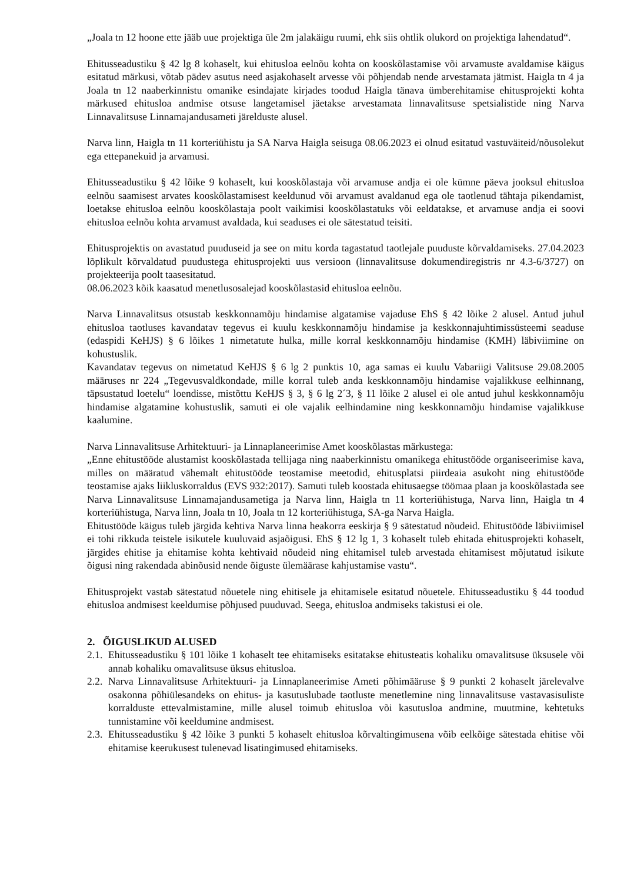„Joala tn 12 hoone ette jääb uue projektiga üle 2m jalakäigu ruumi, ehk siis ohtlik olukord on projektiga lahendatud“.
Ehitusseadustiku § 42 lg 8 kohaselt, kui ehitusloa eelnõu kohta on kooskõlastamise või arvamuste avaldamise käigus esitatud märkusi, võtab pädev asutus need asjakohaselt arvesse või põhjendab nende arvestamata jätmist. Haigla tn 4 ja Joala tn 12 naaberkinnistu omanike esindajate kirjades toodud Haigla tänava ümberehitamise ehitusprojekti kohta märkused ehitusloa andmise otsuse langetamisel jäetakse arvestamata linnavalitsuse spetsialistide ning Narva Linnavalitsuse Linnamajandusameti järelduste alusel.
Narva linn, Haigla tn 11 korteriühistu ja SA Narva Haigla seisuga 08.06.2023 ei olnud esitatud vastuväiteid/nõusolekut ega ettepanekuid ja arvamusi.
Ehitusseadustiku § 42 lõike 9 kohaselt, kui kooskõlastaja või arvamuse andja ei ole kümne päeva jooksul ehitusloa eelnõu saamisest arvates kooskõlastamisest keeldunud või arvamust avaldanud ega ole taotlenud tähtaja pikendamist, loetakse ehitusloa eelnõu kooskõlastaja poolt vaikimisi kooskõlastatuks või eeldatakse, et arvamuse andja ei soovi ehitusloa eelnõu kohta arvamust avaldada, kui seaduses ei ole sätestatud teisiti.
Ehitusprojektis on avastatud puuduseid ja see on mitu korda tagastatud taotlejale puuduste kõrvaldamiseks. 27.04.2023 lõplikult kõrvaldatud puudustega ehitusprojekti uus versioon (linnavalitsuse dokumendiregistris nr 4.3-6/3727) on projekteerija poolt taasesitatud.
08.06.2023 kõik kaasatud menetlusosalejad kooskõlastasid ehitusloa eelnõu.
Narva Linnavalitsus otsustab keskkonnamõju hindamise algatamise vajaduse EhS § 42 lõike 2 alusel. Antud juhul ehitusloa taotluses kavandatav tegevus ei kuulu keskkonnamõju hindamise ja keskkonnajuhtimissüsteemi seaduse (edaspidi KeHJS) § 6 lõikes 1 nimetatute hulka, mille korral keskkonnamõju hindamise (KMH) läbiviimine on kohustuslik.
Kavandatav tegevus on nimetatud KeHJS § 6 lg 2 punktis 10, aga samas ei kuulu Vabariigi Valitsuse 29.08.2005 määruses nr 224 „Tegevusvaldkondade, mille korral tuleb anda keskkonnamõju hindamise vajalikkuse eelhinnang, täpsustatud loetelu“ loendisse, mistõttu KeHJS § 3, § 6 lg 2´3, § 11 lõike 2 alusel ei ole antud juhul keskkonnamõju hindamise algatamine kohustuslik, samuti ei ole vajalik eelhindamine ning keskkonnamõju hindamise vajalikkuse kaalumine.
Narva Linnavalitsuse Arhitektuuri- ja Linnaplaneerimise Amet kooskõlastas märkustega:
„Enne ehitustööde alustamist kooskõlastada tellijaga ning naaberkinnistu omanikega ehitustööde organiseerimise kava, milles on määratud vähemalt ehitustööde teostamise meetodid, ehitusplatsi piirdeaia asukoht ning ehitustööde teostamise ajaks liikluskorraldus (EVS 932:2017). Samuti tuleb koostada ehitusaegse töömaa plaan ja kooskõlastada see Narva Linnavalitsuse Linnamajandusametiga ja Narva linn, Haigla tn 11 korteriühistuga, Narva linn, Haigla tn 4 korteriühistuga, Narva linn, Joala tn 10, Joala tn 12 korteriühistuga, SA-ga Narva Haigla.
Ehitustööde käigus tuleb järgida kehtiva Narva linna heakorra eeskirja § 9 sätestatud nõudeid. Ehitustööde läbiviimisel ei tohi rikkuda teistele isikutele kuuluvaid asjaõigusi. EhS § 12 lg 1, 3 kohaselt tuleb ehitada ehitusprojekti kohaselt, järgides ehitise ja ehitamise kohta kehtivaid nõudeid ning ehitamisel tuleb arvestada ehitamisest mõjutatud isikute õigusi ning rakendada abinõusid nende õiguste ülemäärase kahjustamise vastu“.
Ehitusprojekt vastab sätestatud nõuetele ning ehitisele ja ehitamisele esitatud nõuetele. Ehitusseadustiku § 44 toodud ehitusloa andmisest keeldumise põhjused puuduvad. Seega, ehitusloa andmiseks takistusi ei ole.
2. ÕIGUSLIKUD ALUSED
2.1. Ehitusseadustiku § 101 lõike 1 kohaselt tee ehitamiseks esitatakse ehitusteatis kohaliku omavalitsuse üksusele või annab kohaliku omavalitsuse üksus ehitusloa.
2.2. Narva Linnavalitsuse Arhitektuuri- ja Linnaplaneerimise Ameti põhimääruse § 9 punkti 2 kohaselt järelevalve osakonna põhiülesandeks on ehitus- ja kasutuslubade taotluste menetlemine ning linnavalitsuse vastavasisuliste korralduste ettevalmistamine, mille alusel toimub ehitusloa või kasutusloa andmine, muutmine, kehtetuks tunnistamine või keeldumine andmisest.
2.3. Ehitusseadustiku § 42 lõike 3 punkti 5 kohaselt ehitusloa kõrvaltingimusena võib eelkõige sätestada ehitise või ehitamise keerukusest tulenevad lisatingimused ehitamiseks.